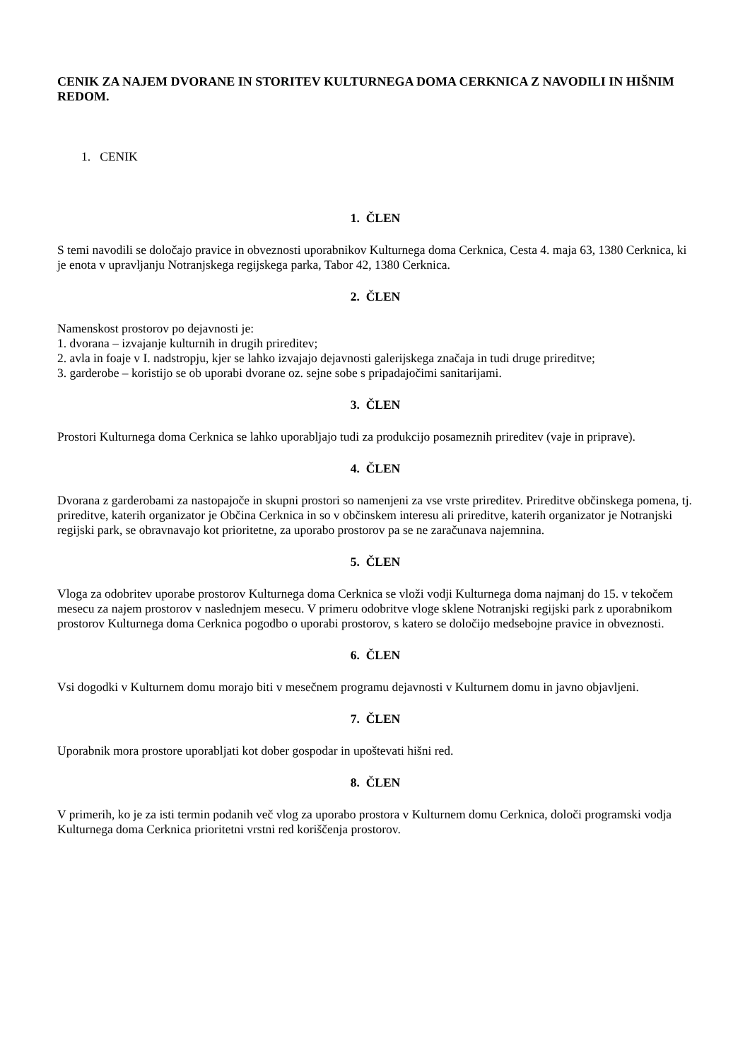CENIK ZA NAJEM DVORANE IN STORITEV KULTURNEGA DOMA CERKNICA Z NAVODILI IN HIŠNIM REDOM.
1. CENIK
1. ČLEN
S temi navodili se določajo pravice in obveznosti uporabnikov Kulturnega doma Cerknica, Cesta 4. maja 63, 1380 Cerknica, ki je enota v upravljanju Notranjskega regijskega parka, Tabor 42, 1380 Cerknica.
2. ČLEN
Namenskost prostorov po dejavnosti je:
1. dvorana – izvajanje kulturnih in drugih prireditev;
2. avla in foaje v I. nadstropju, kjer se lahko izvajajo dejavnosti galerijskega značaja in tudi druge prireditve;
3. garderobe – koristijo se ob uporabi dvorane oz. sejne sobe s pripadajočimi sanitarijami.
3. ČLEN
Prostori Kulturnega doma Cerknica se lahko uporabljajo tudi za produkcijo posameznih prireditev (vaje in priprave).
4. ČLEN
Dvorana z garderobami za nastopajoče in skupni prostori so namenjeni za vse vrste prireditev. Prireditve občinskega pomena, tj. prireditve, katerih organizator je Občina Cerknica in so v občinskem interesu ali prireditve, katerih organizator je Notranjski regijski park, se obravnavajo kot prioritetne, za uporabo prostorov pa se ne zaračunava najemnina.
5. ČLEN
Vloga za odobritev uporabe prostorov Kulturnega doma Cerknica se vloži vodji Kulturnega doma najmanj do 15. v tekočem mesecu za najem prostorov v naslednjem mesecu. V primeru odobritve vloge sklene Notranjski regijski park z uporabnikom prostorov Kulturnega doma Cerknica pogodbo o uporabi prostorov, s katero se določijo medsebojne pravice in obveznosti.
6. ČLEN
Vsi dogodki v Kulturnem domu morajo biti v mesečnem programu dejavnosti v Kulturnem domu in javno objavljeni.
7. ČLEN
Uporabnik mora prostore uporabljati kot dober gospodar in upoštevati hišni red.
8. ČLEN
V primerih, ko je za isti termin podanih več vlog za uporabo prostora v Kulturnem domu Cerknica, določi programski vodja Kulturnega doma Cerknica prioritetni vrstni red koriščenja prostorov.